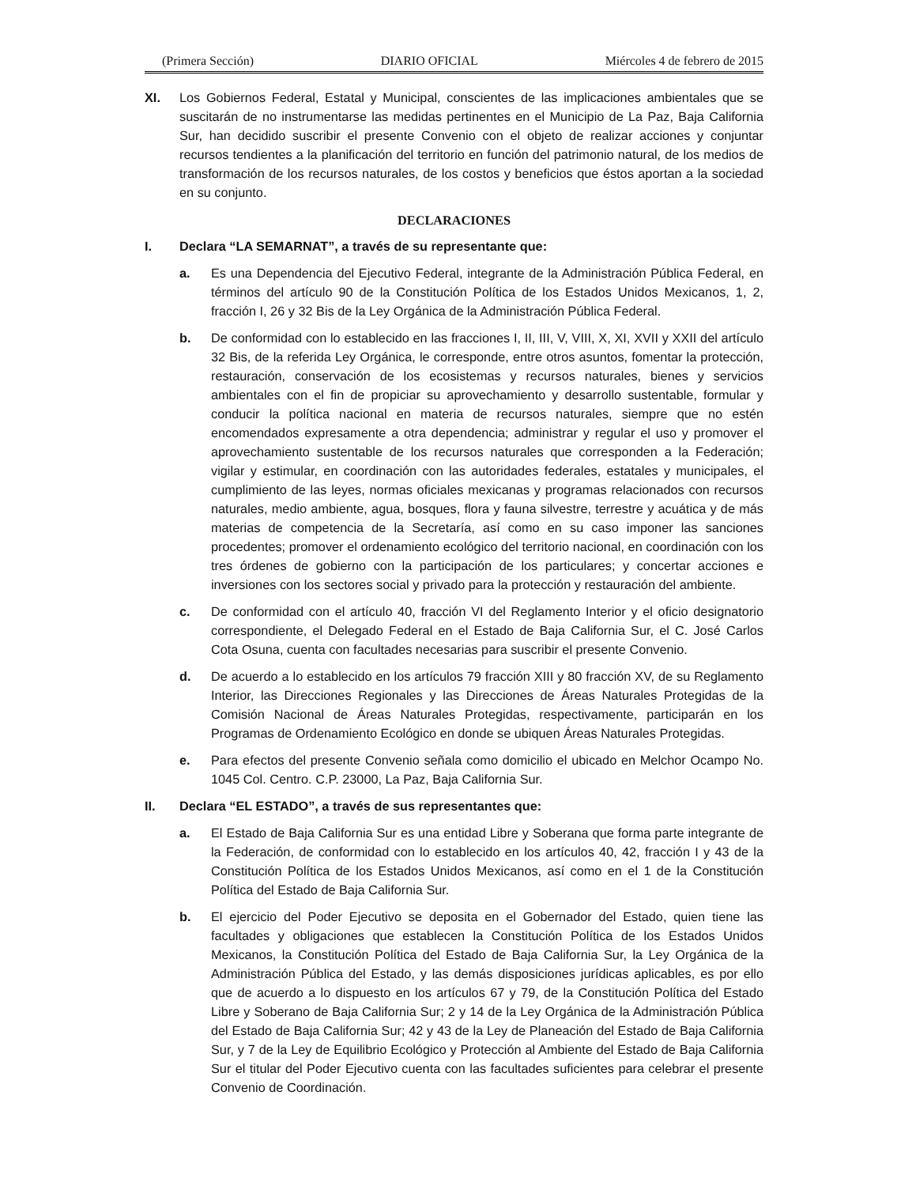(Primera Sección) DIARIO OFICIAL Miércoles 4 de febrero de 2015
XI. Los Gobiernos Federal, Estatal y Municipal, conscientes de las implicaciones ambientales que se suscitarán de no instrumentarse las medidas pertinentes en el Municipio de La Paz, Baja California Sur, han decidido suscribir el presente Convenio con el objeto de realizar acciones y conjuntar recursos tendientes a la planificación del territorio en función del patrimonio natural, de los medios de transformación de los recursos naturales, de los costos y beneficios que éstos aportan a la sociedad en su conjunto.
DECLARACIONES
I. Declara “LA SEMARNAT”, a través de su representante que:
a. Es una Dependencia del Ejecutivo Federal, integrante de la Administración Pública Federal, en términos del artículo 90 de la Constitución Política de los Estados Unidos Mexicanos, 1, 2, fracción I, 26 y 32 Bis de la Ley Orgánica de la Administración Pública Federal.
b. De conformidad con lo establecido en las fracciones I, II, III, V, VIII, X, XI, XVII y XXII del artículo 32 Bis, de la referida Ley Orgánica, le corresponde, entre otros asuntos, fomentar la protección, restauración, conservación de los ecosistemas y recursos naturales, bienes y servicios ambientales con el fin de propiciar su aprovechamiento y desarrollo sustentable, formular y conducir la política nacional en materia de recursos naturales, siempre que no estén encomendados expresamente a otra dependencia; administrar y regular el uso y promover el aprovechamiento sustentable de los recursos naturales que corresponden a la Federación; vigilar y estimular, en coordinación con las autoridades federales, estatales y municipales, el cumplimiento de las leyes, normas oficiales mexicanas y programas relacionados con recursos naturales, medio ambiente, agua, bosques, flora y fauna silvestre, terrestre y acuática y de más materias de competencia de la Secretaría, así como en su caso imponer las sanciones procedentes; promover el ordenamiento ecológico del territorio nacional, en coordinación con los tres órdenes de gobierno con la participación de los particulares; y concertar acciones e inversiones con los sectores social y privado para la protección y restauración del ambiente.
c. De conformidad con el artículo 40, fracción VI del Reglamento Interior y el oficio designatorio correspondiente, el Delegado Federal en el Estado de Baja California Sur, el C. José Carlos Cota Osuna, cuenta con facultades necesarias para suscribir el presente Convenio.
d. De acuerdo a lo establecido en los artículos 79 fracción XIII y 80 fracción XV, de su Reglamento Interior, las Direcciones Regionales y las Direcciones de Áreas Naturales Protegidas de la Comisión Nacional de Áreas Naturales Protegidas, respectivamente, participarán en los Programas de Ordenamiento Ecológico en donde se ubiquen Áreas Naturales Protegidas.
e. Para efectos del presente Convenio señala como domicilio el ubicado en Melchor Ocampo No. 1045 Col. Centro. C.P. 23000, La Paz, Baja California Sur.
II. Declara “EL ESTADO”, a través de sus representantes que:
a. El Estado de Baja California Sur es una entidad Libre y Soberana que forma parte integrante de la Federación, de conformidad con lo establecido en los artículos 40, 42, fracción I y 43 de la Constitución Política de los Estados Unidos Mexicanos, así como en el 1 de la Constitución Política del Estado de Baja California Sur.
b. El ejercicio del Poder Ejecutivo se deposita en el Gobernador del Estado, quien tiene las facultades y obligaciones que establecen la Constitución Política de los Estados Unidos Mexicanos, la Constitución Política del Estado de Baja California Sur, la Ley Orgánica de la Administración Pública del Estado, y las demás disposiciones jurídicas aplicables, es por ello que de acuerdo a lo dispuesto en los artículos 67 y 79, de la Constitución Política del Estado Libre y Soberano de Baja California Sur; 2 y 14 de la Ley Orgánica de la Administración Pública del Estado de Baja California Sur; 42 y 43 de la Ley de Planeación del Estado de Baja California Sur, y 7 de la Ley de Equilibrio Ecológico y Protección al Ambiente del Estado de Baja California Sur el titular del Poder Ejecutivo cuenta con las facultades suficientes para celebrar el presente Convenio de Coordinación.